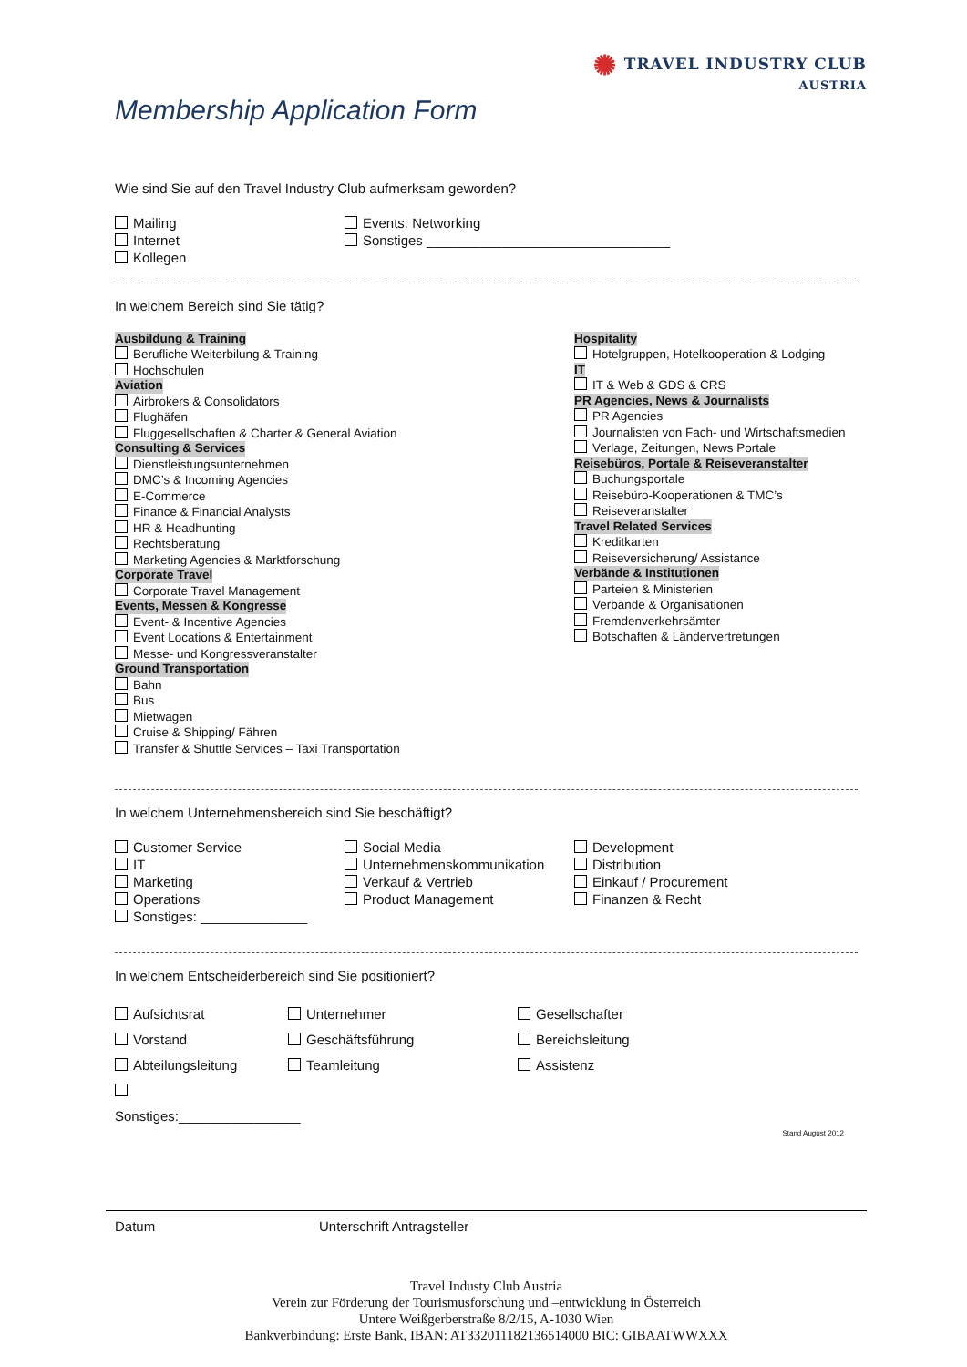✺ TRAVEL INDUSTRY CLUB
AUSTRIA
Membership Application Form
Wie sind Sie auf den Travel Industry Club aufmerksam geworden?
Mailing
Internet
Kollegen
Events: Networking
Sonstiges ________________________________
In welchem Bereich sind Sie tätig?
Ausbildung & Training
Berufliche Weiterbilung & Training
Hochschulen
Aviation
Airbrokers & Consolidators
Flughäfen
Fluggesellschaften & Charter & General Aviation
Consulting & Services
Dienstleistungsunternehmen
DMC’s & Incoming Agencies
E-Commerce
Finance & Financial Analysts
HR & Headhunting
Rechtsberatung
Marketing Agencies & Marktforschung
Corporate Travel
Corporate Travel Management
Events, Messen & Kongresse
Event- & Incentive Agencies
Event Locations & Entertainment
Messe- und Kongressveranstalter
Ground Transportation
Bahn
Bus
Mietwagen
Cruise & Shipping/ Fähren
Transfer & Shuttle Services – Taxi Transportation
Hospitality
Hotelgruppen, Hotelkooperation & Lodging
IT
IT & Web & GDS & CRS
PR Agencies, News & Journalists
PR Agencies
Journalisten von Fach- und Wirtschaftsmedien
Verlage, Zeitungen, News Portale
Reisebüros, Portale & Reiseveranstalter
Buchungsportale
Reisebüro-Kooperationen & TMC’s
Reiseveranstalter
Travel Related Services
Kreditkarten
Reiseversicherung/ Assistance
Verbände & Institutionen
Parteien & Ministerien
Verbände & Organisationen
Fremdenverkehrsämter
Botschaften & Ländervertretungen
In welchem Unternehmensbereich sind Sie beschäftigt?
Customer Service
IT
Marketing
Operations
Sonstiges: ______________
Social Media
Unternehmenskommunikation
Verkauf & Vertrieb
Product Management
Development
Distribution
Einkauf / Procurement
Finanzen & Recht
In welchem Entscheiderbereich sind Sie positioniert?
Aufsichtsrat
Vorstand
Abteilungsleitung
Sonstiges:________________
Unternehmer
Geschäftsführung
Teamleitung
Gesellschafter
Bereichsleitung
Assistenz
Stand August 2012
Datum Unterschrift Antragsteller
Travel Industy Club Austria
Verein zur Förderung der Tourismusforschung und –entwicklung in Österreich
Untere Weißgerberstraße 8/2/15, A-1030 Wien
Bankverbindung: Erste Bank, IBAN: AT332011182136514000 BIC: GIBAATWWXXX